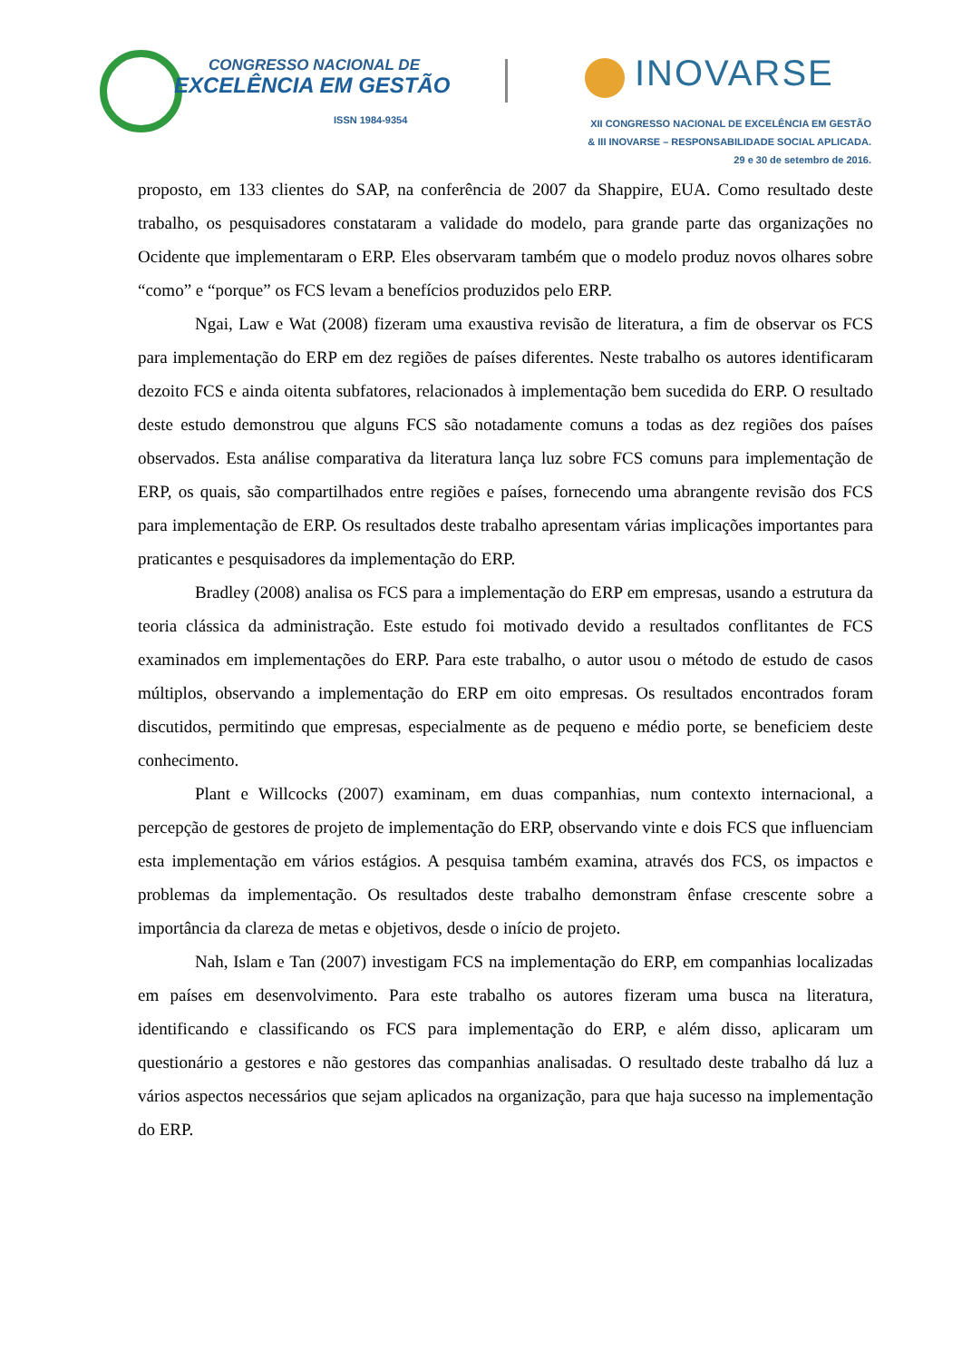CONGRESSO NACIONAL DE
EXCELÊNCIA EM GESTÃO
ISSN 1984-9354
INOVARSE
XII CONGRESSO NACIONAL DE EXCELÊNCIA EM GESTÃO
& III INOVARSE – RESPONSABILIDADE SOCIAL APLICADA.
29 e 30 de setembro de 2016.
proposto, em 133 clientes do SAP, na conferência de 2007 da Shappire, EUA. Como resultado deste trabalho, os pesquisadores constataram a validade do modelo, para grande parte das organizações no Ocidente que implementaram o ERP. Eles observaram também que o modelo produz novos olhares sobre “como” e “porque” os FCS levam a benefícios produzidos pelo ERP.
Ngai, Law e Wat (2008) fizeram uma exaustiva revisão de literatura, a fim de observar os FCS para implementação do ERP em dez regiões de países diferentes. Neste trabalho os autores identificaram dezoito FCS e ainda oitenta subfatores, relacionados à implementação bem sucedida do ERP. O resultado deste estudo demonstrou que alguns FCS são notadamente comuns a todas as dez regiões dos países observados. Esta análise comparativa da literatura lança luz sobre FCS comuns para implementação de ERP, os quais, são compartilhados entre regiões e países, fornecendo uma abrangente revisão dos FCS para implementação de ERP. Os resultados deste trabalho apresentam várias implicações importantes para praticantes e pesquisadores da implementação do ERP.
Bradley (2008) analisa os FCS para a implementação do ERP em empresas, usando a estrutura da teoria clássica da administração. Este estudo foi motivado devido a resultados conflitantes de FCS examinados em implementações do ERP. Para este trabalho, o autor usou o método de estudo de casos múltiplos, observando a implementação do ERP em oito empresas. Os resultados encontrados foram discutidos, permitindo que empresas, especialmente as de pequeno e médio porte, se beneficiem deste conhecimento.
Plant e Willcocks (2007) examinam, em duas companhias, num contexto internacional, a percepção de gestores de projeto de implementação do ERP, observando vinte e dois FCS que influenciam esta implementação em vários estágios. A pesquisa também examina, através dos FCS, os impactos e problemas da implementação. Os resultados deste trabalho demonstram ênfase crescente sobre a importância da clareza de metas e objetivos, desde o início de projeto.
Nah, Islam e Tan (2007) investigam FCS na implementação do ERP, em companhias localizadas em países em desenvolvimento. Para este trabalho os autores fizeram uma busca na literatura, identificando e classificando os FCS para implementação do ERP, e além disso, aplicaram um questionário a gestores e não gestores das companhias analisadas. O resultado deste trabalho dá luz a vários aspectos necessários que sejam aplicados na organização, para que haja sucesso na implementação do ERP.